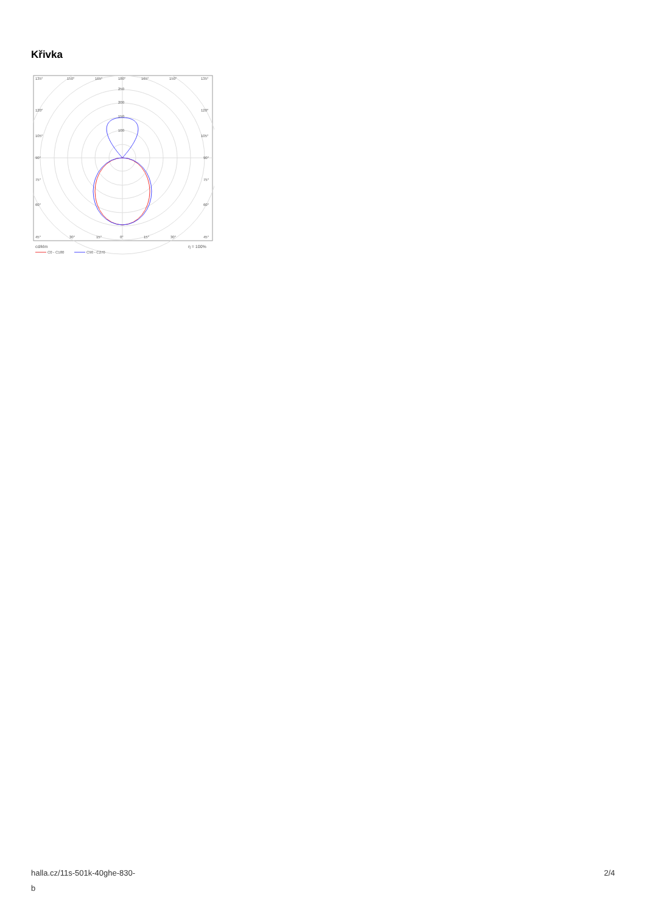Křivka
135°
150°
165°
180°
165°
150°
135°
250
200
150
100
120°
120°
105°
105°
90°
90°
75°
75°
60°
60°
45°
30°
15°
0°
15°
30°
45°
cd/klm
η = 100%
C0 - C180
C90 - C270
halla.cz/11s-501k-40ghe-830-
b
2/4